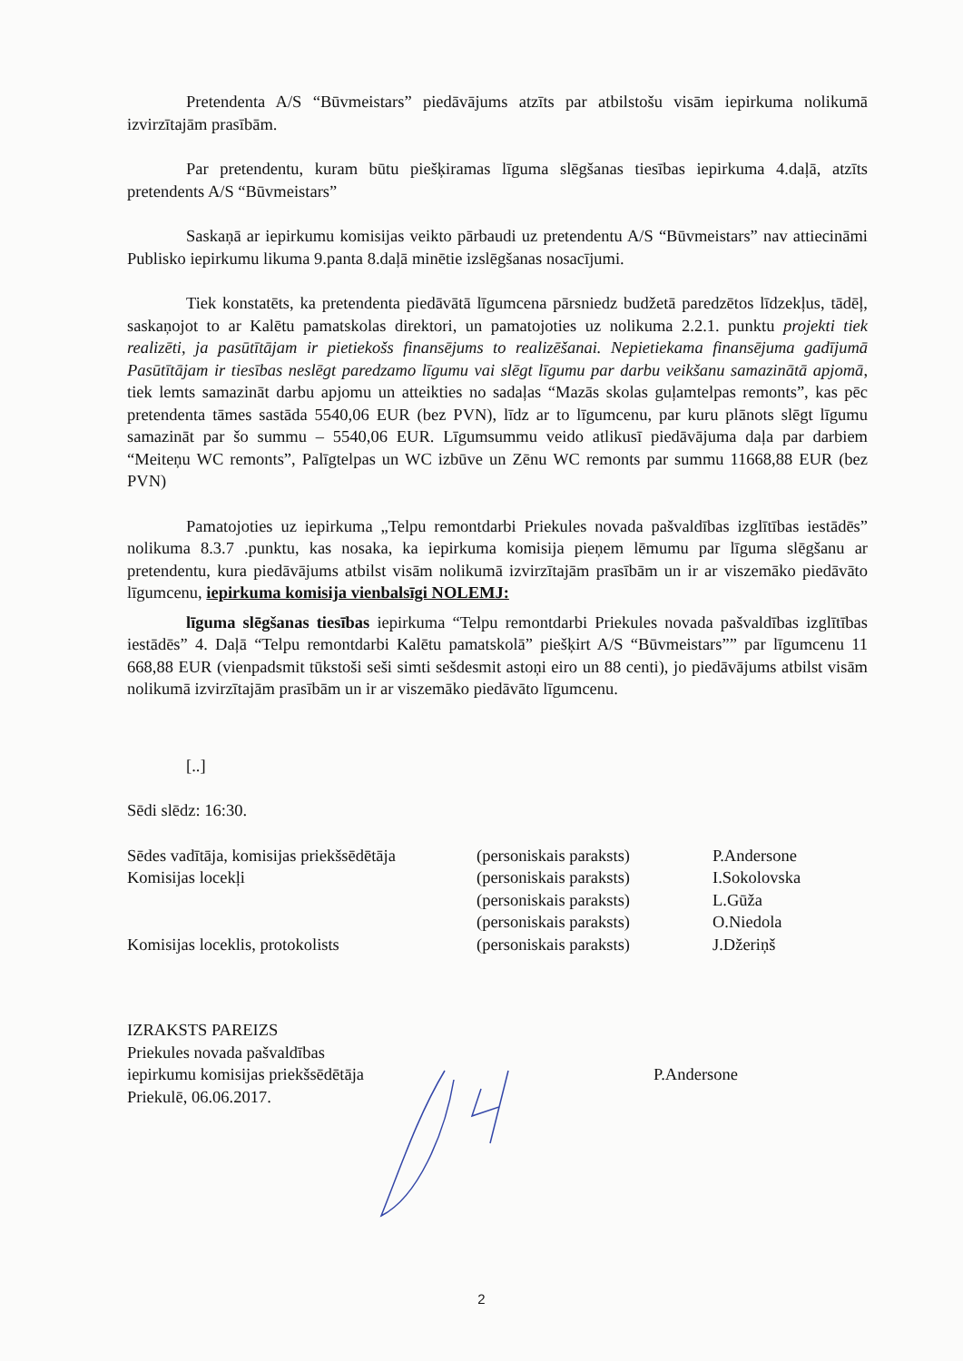Pretendenta A/S “Būvmeistars” piedāvājums atzīts par atbilstošu visām iepirkuma nolikumā izvirzītajām prasībām.
Par pretendentu, kuram būtu piešķiramas līguma slēgšanas tiesības iepirkuma 4.daļā, atzīts pretendents A/S “Būvmeistars”
Saskaņā ar iepirkumu komisijas veikto pārbaudi uz pretendentu A/S “Būvmeistars” nav attiecināmi Publisko iepirkumu likuma 9.panta 8.daļā minētie izslēgšanas nosacījumi.
Tiek konstatēts, ka pretendenta piedāvātā līgumcena pārsniedz budžetā paredzētos līdzekļus, tādēļ, saskaņojot to ar Kalētu pamatskolas direktori, un pamatojoties uz nolikuma 2.2.1. punktu projekti tiek realizēti, ja pasūtītājam ir pietiekošs finansējums to realizēšanai. Nepietiekama finansējuma gadījumā Pasūtītājam ir tiesības neslēgt paredzamo līgumu vai slēgt līgumu par darbu veikšanu samazinātā apjomā, tiek lemts samazināt darbu apjomu un atteikties no sadaļas “Mazās skolas guļamtelpas remonts”, kas pēc pretendenta tāmes sastāda 5540,06 EUR (bez PVN), līdz ar to līgumcenu, par kuru plānots slēgt līgumu samazināt par šo summu – 5540,06 EUR. Līgumsummu veido atlikusī piedāvājuma daļa par darbiem “Meiteņu WC remonts”, Palīgtelpas un WC izbūve un Zēnu WC remonts par summu 11668,88 EUR (bez PVN)
Pamatojoties uz iepirkuma „Telpu remontdarbi Priekules novada pašvaldības izglītības iestādēs” nolikuma 8.3.7 .punktu, kas nosaka, ka iepirkuma komisija pieņem lēmumu par līguma slēgšanu ar pretendentu, kura piedāvājums atbilst visām nolikumā izvirzītajām prasībām un ir ar viszemāko piedāvāto līgumcenu, iepirkuma komisija vienbalsīgi NOLEMJ:
līguma slēgšanas tiesības iepirkuma “Telpu remontdarbi Priekules novada pašvaldības izglītības iestādēs” 4. Daļā “Telpu remontdarbi Kalētu pamatskolā” piešķirt A/S “Būvmeistars”” par līgumcenu 11 668,88 EUR (vienpadsmit tūkstoši seši simti sešdesmit astoņi eiro un 88 centi), jo piedāvājums atbilst visām nolikumā izvirzītajām prasībām un ir ar viszemāko piedāvāto līgumcenu.
[..]
Sēdi slēdz: 16:30.
| Sēdes vadītāja, komisijas priekšsēdētāja | (personiskais paraksts) | P.Andersone |
| Komisijas locekļi | (personiskais paraksts) | I.Sokolovska |
| | (personiskais paraksts) | L.Gūža |
| | (personiskais paraksts) | O.Niedola |
| Komisijas loceklis, protokolists | (personiskais paraksts) | J.Džeriņš |
| IZRAKSTS PAREIZS Priekules novada pašvaldības iepirkumu komisijas priekšsēdētāja Priekulē, 06.06.2017. | P.Andersone |
2